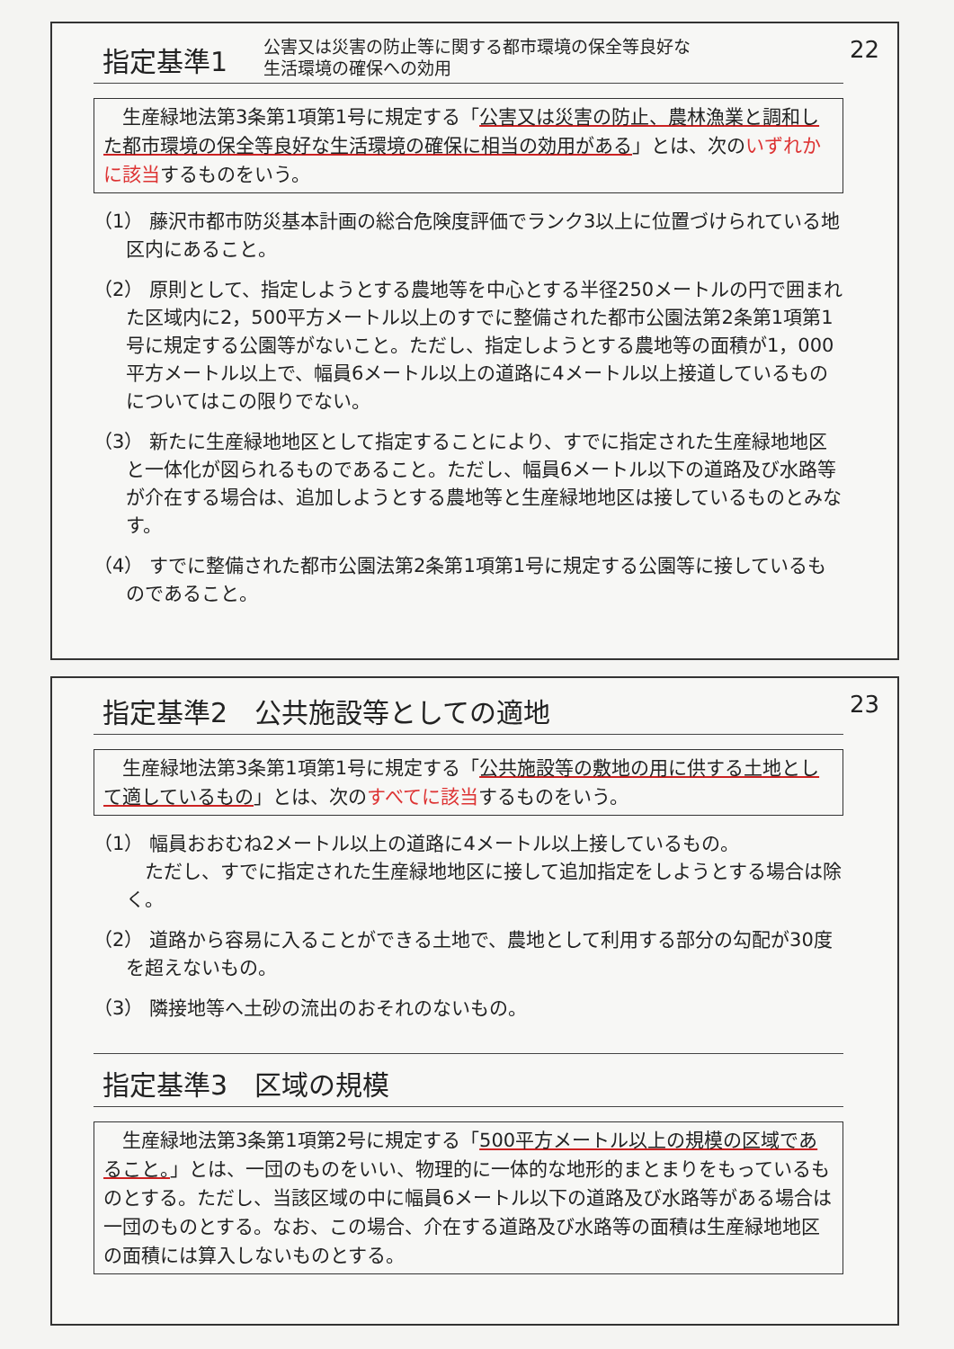指定基準1
公害又は災害の防止等に関する都市環境の保全等良好な
生活環境の確保への効用
22
　生産緑地法第3条第1項第1号に規定する「公害又は災害の防止、農林漁業と調和した都市環境の保全等良好な生活環境の確保に相当の効用がある」とは、次のいずれかに該当するものをいう。
（1） 藤沢市都市防災基本計画の総合危険度評価でランク3以上に位置づけられている地区内にあること。
（2） 原則として、指定しようとする農地等を中心とする半径250メートルの円で囲まれた区域内に2，500平方メートル以上のすでに整備された都市公園法第2条第1項第1号に規定する公園等がないこと。ただし、指定しようとする農地等の面積が1，000平方メートル以上で、幅員6メートル以上の道路に4メートル以上接道しているものについてはこの限りでない。
（3） 新たに生産緑地地区として指定することにより、すでに指定された生産緑地地区と一体化が図られるものであること。ただし、幅員6メートル以下の道路及び水路等が介在する場合は、追加しようとする農地等と生産緑地地区は接しているものとみなす。
（4） すでに整備された都市公園法第2条第1項第1号に規定する公園等に接しているものであること。
指定基準2　公共施設等としての適地
23
　生産緑地法第3条第1項第1号に規定する「公共施設等の敷地の用に供する土地として適しているもの」とは、次のすべてに該当するものをいう。
（1） 幅員おおむね2メートル以上の道路に4メートル以上接しているもの。
　ただし、すでに指定された生産緑地地区に接して追加指定をしようとする場合は除く。
（2） 道路から容易に入ることができる土地で、農地として利用する部分の勾配が30度を超えないもの。
（3） 隣接地等へ土砂の流出のおそれのないもの。
指定基準3　区域の規模
　生産緑地法第3条第1項第2号に規定する「500平方メートル以上の規模の区域であること。」とは、一団のものをいい、物理的に一体的な地形的まとまりをもっているものとする。ただし、当該区域の中に幅員6メートル以下の道路及び水路等がある場合は一団のものとする。なお、この場合、介在する道路及び水路等の面積は生産緑地地区の面積には算入しないものとする。